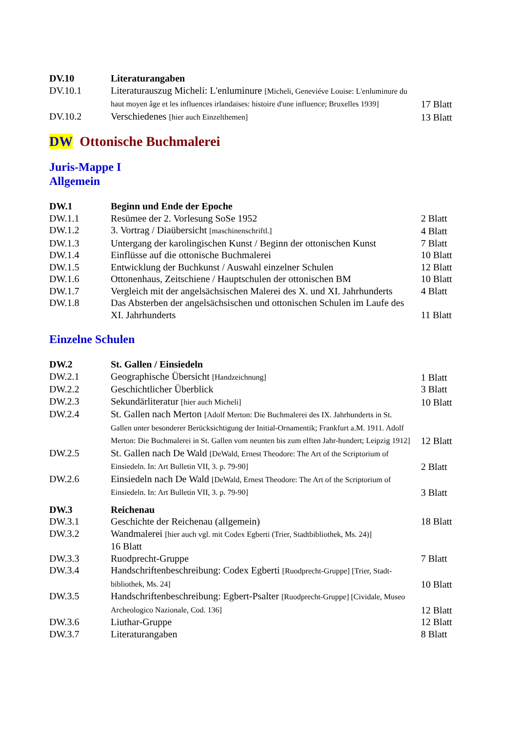| DV.10 | Literaturangaben | |
| DV.10.1 | Literaturauszug Micheli: L'enluminure [Micheli, Geneviéve Louise: L'enluminure du haut moyen âge et les influences irlandaises: histoire d'une influence; Bruxelles 1939] | 17 Blatt |
| DV.10.2 | Verschiedenes [hier auch Einzelthemen] | 13 Blatt |
DW Ottonische Buchmalerei
Juris-Mappe I
Allgemein
| DW.1 | Beginn und Ende der Epoche | |
| DW.1.1 | Resümee der 2. Vorlesung SoSe 1952 | 2 Blatt |
| DW.1.2 | 3. Vortrag / Diaübersicht [maschinenschriftl.] | 4 Blatt |
| DW.1.3 | Untergang der karolingischen Kunst / Beginn der ottonischen Kunst | 7 Blatt |
| DW.1.4 | Einflüsse auf die ottonische Buchmalerei | 10 Blatt |
| DW.1.5 | Entwicklung der Buchkunst / Auswahl einzelner Schulen | 12 Blatt |
| DW.1.6 | Ottonenhaus, Zeitschiene / Hauptschulen der ottonischen BM | 10 Blatt |
| DW.1.7 | Vergleich mit der angelsächsischen Malerei des X. und XI. Jahrhunderts | 4 Blatt |
| DW.1.8 | Das Absterben der angelsächsischen und ottonischen Schulen im Laufe des XI. Jahrhunderts | 11 Blatt |
Einzelne Schulen
| DW.2 | St. Gallen / Einsiedeln | |
| DW.2.1 | Geographische Übersicht [Handzeichnung] | 1 Blatt |
| DW.2.2 | Geschichtlicher Überblick | 3 Blatt |
| DW.2.3 | Sekundärliteratur [hier auch Micheli] | 10 Blatt |
| DW.2.4 | St. Gallen nach Merton [Adolf Merton: Die Buchmalerei des IX. Jahrhunderts in St. Gallen unter besonderer Berücksichtigung der Initial-Ornamentik; Frankfurt a.M. 1911. Adolf Merton: Die Buchmalerei in St. Gallen vom neunten bis zum elften Jahr-hundert; Leipzig 1912] | 12 Blatt |
| DW.2.5 | St. Gallen nach De Wald [DeWald, Ernest Theodore: The Art of the Scriptorium of Einsiedeln. In: Art Bulletin VII, 3. p. 79-90] | 2 Blatt |
| DW.2.6 | Einsiedeln nach De Wald [DeWald, Ernest Theodore: The Art of the Scriptorium of Einsiedeln. In: Art Bulletin VII, 3. p. 79-90] | 3 Blatt |
| DW.3 | Reichenau | |
| DW.3.1 | Geschichte der Reichenau (allgemein) | 18 Blatt |
| DW.3.2 | Wandmalerei [hier auch vgl. mit Codex Egberti (Trier, Stadtbibliothek, Ms. 24)] 16 Blatt | |
| DW.3.3 | Ruodprecht-Gruppe | 7 Blatt |
| DW.3.4 | Handschriftenbeschreibung: Codex Egberti [Ruodprecht-Gruppe] [Trier, Stadt-bibliothek, Ms. 24] | 10 Blatt |
| DW.3.5 | Handschriftenbeschreibung: Egbert-Psalter [Ruodprecht-Gruppe] [Cividale, Museo Archeologico Nazionale, Cod. 136] | 12 Blatt |
| DW.3.6 | Liuthar-Gruppe | 12 Blatt |
| DW.3.7 | Literaturangaben | 8 Blatt |